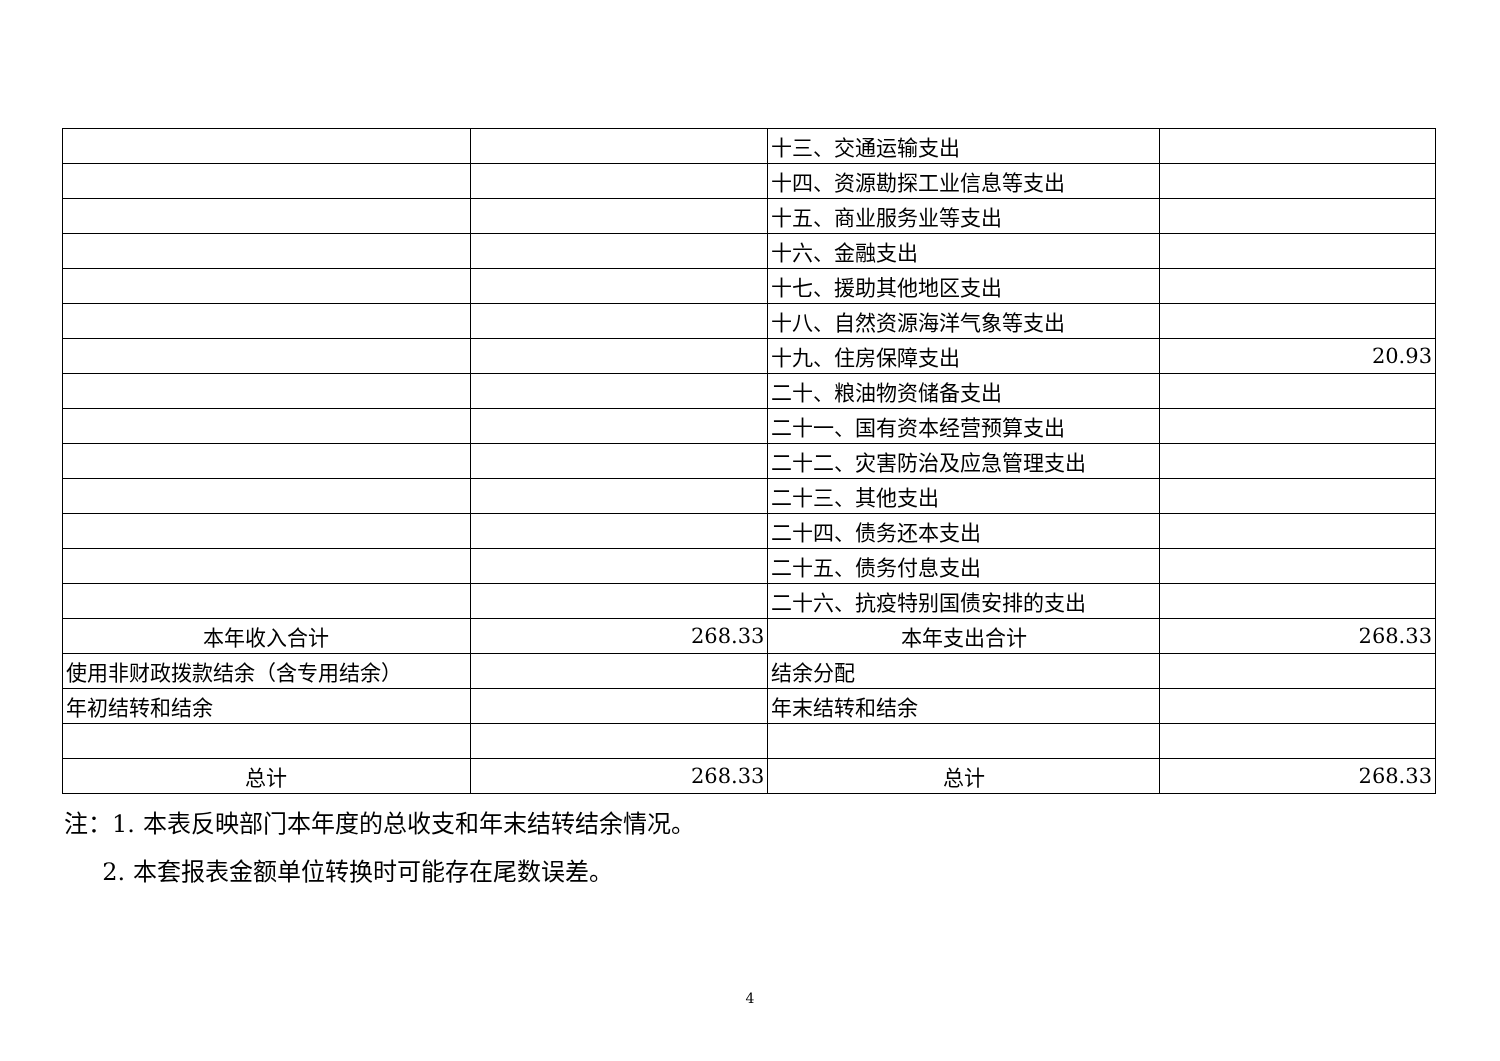| | | 十三、交通运输支出 | |
| | | 十四、资源勘探工业信息等支出 | |
| | | 十五、商业服务业等支出 | |
| | | 十六、金融支出 | |
| | | 十七、援助其他地区支出 | |
| | | 十八、自然资源海洋气象等支出 | |
| | | 十九、住房保障支出 | 20.93 |
| | | 二十、粮油物资储备支出 | |
| | | 二十一、国有资本经营预算支出 | |
| | | 二十二、灾害防治及应急管理支出 | |
| | | 二十三、其他支出 | |
| | | 二十四、债务还本支出 | |
| | | 二十五、债务付息支出 | |
| | | 二十六、抗疫特别国债安排的支出 | |
| 本年收入合计 | 268.33 | 本年支出合计 | 268.33 |
| 使用非财政拨款结余（含专用结余） | | 结余分配 | |
| 年初结转和结余 | | 年末结转和结余 | |
| 总计 | 268.33 | 总计 | 268.33 |
注：1. 本表反映部门本年度的总收支和年末结转结余情况。
2. 本套报表金额单位转换时可能存在尾数误差。
4